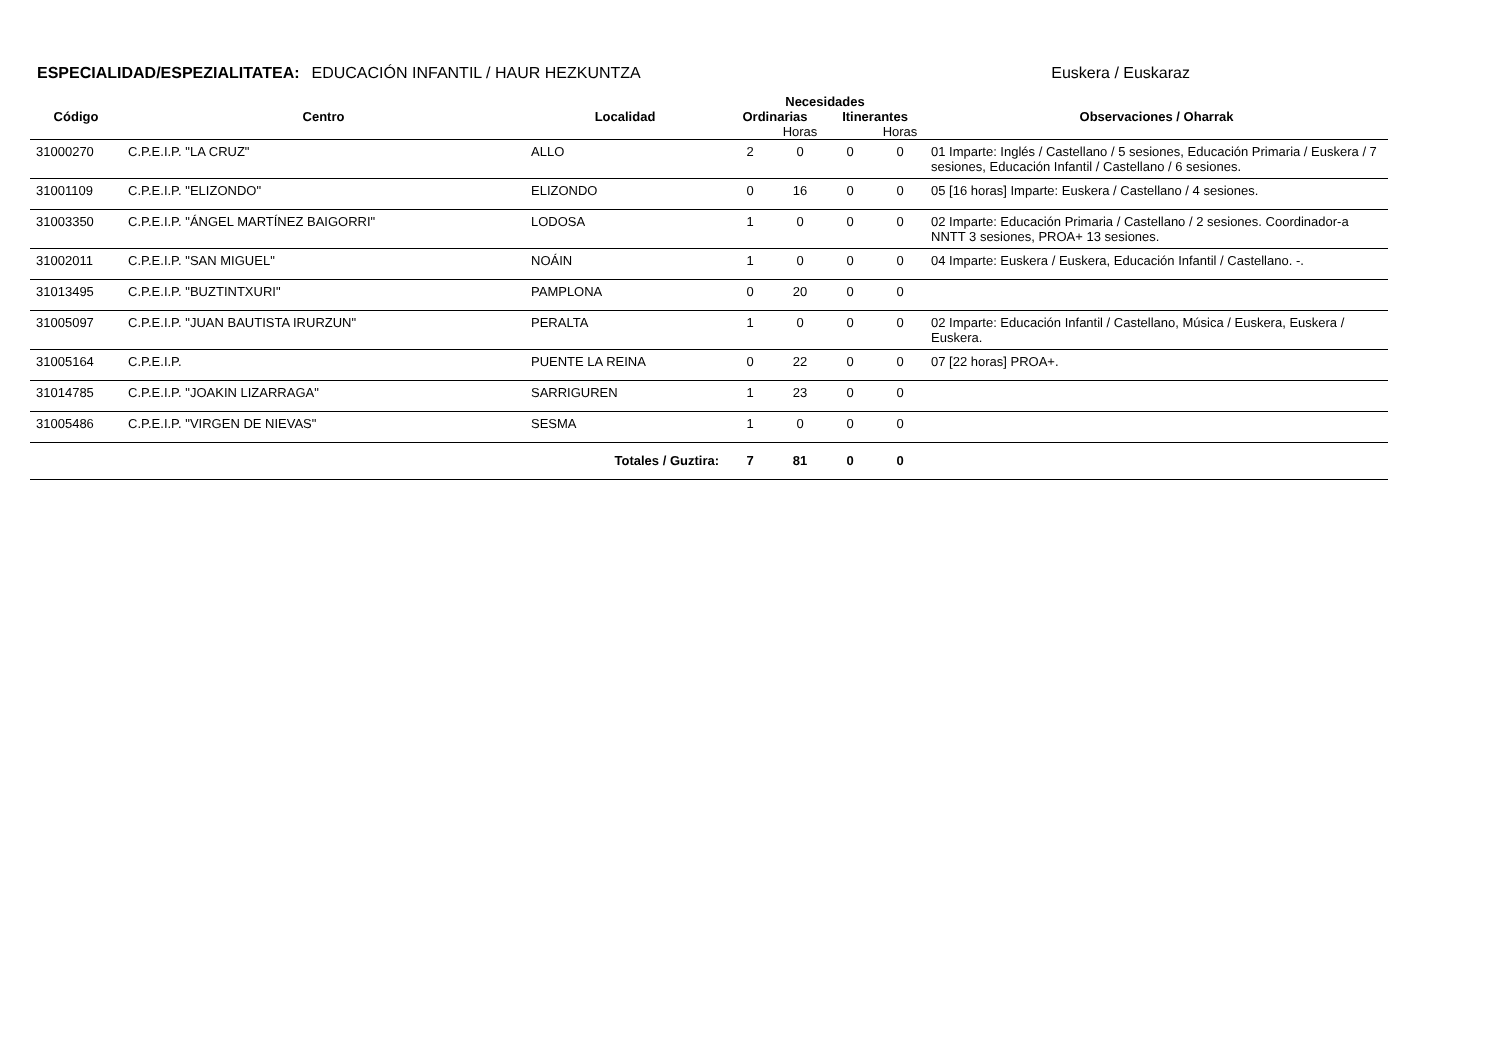ESPECIALIDAD/ESPEZIALITATEA: EDUCACIÓN INFANTIL / HAUR HEZKUNTZA Euskera / Euskaraz
| | | | Necesidades | | | | |
| --- | --- | --- | --- | --- | --- | --- | --- |
| Código | Centro | Localidad | Ordinarias | | Itinerantes | | Observaciones / Oharrak |
| | | | | Horas | | Horas | |
| 31000270 | C.P.E.I.P. "LA CRUZ" | ALLO | 2 | 0 | 0 | 0 | 01 Imparte: Inglés / Castellano / 5 sesiones, Educación Primaria / Euskera / 7 sesiones, Educación Infantil / Castellano / 6 sesiones. |
| 31001109 | C.P.E.I.P. "ELIZONDO" | ELIZONDO | 0 | 16 | 0 | 0 | 05 [16 horas] Imparte: Euskera / Castellano / 4 sesiones. |
| 31003350 | C.P.E.I.P. "ÁNGEL MARTÍNEZ BAIGORRI" | LODOSA | 1 | 0 | 0 | 0 | 02 Imparte: Educación Primaria / Castellano / 2 sesiones. Coordinador-a NNTT 3 sesiones, PROA+ 13 sesiones. |
| 31002011 | C.P.E.I.P. "SAN MIGUEL" | NOÁIN | 1 | 0 | 0 | 0 | 04 Imparte: Euskera / Euskera, Educación Infantil / Castellano. -. |
| 31013495 | C.P.E.I.P. "BUZTINTXURI" | PAMPLONA | 0 | 20 | 0 | 0 | |
| 31005097 | C.P.E.I.P. "JUAN BAUTISTA IRURZUN" | PERALTA | 1 | 0 | 0 | 0 | 02 Imparte: Educación Infantil / Castellano, Música / Euskera, Euskera / Euskera. |
| 31005164 | C.P.E.I.P. | PUENTE LA REINA | 0 | 22 | 0 | 0 | 07 [22 horas] PROA+. |
| 31014785 | C.P.E.I.P. "JOAKIN LIZARRAGA" | SARRIGUREN | 1 | 23 | 0 | 0 | |
| 31005486 | C.P.E.I.P. "VIRGEN DE NIEVAS" | SESMA | 1 | 0 | 0 | 0 | |
| | | Totales / Guztira: | 7 | 81 | 0 | 0 | |